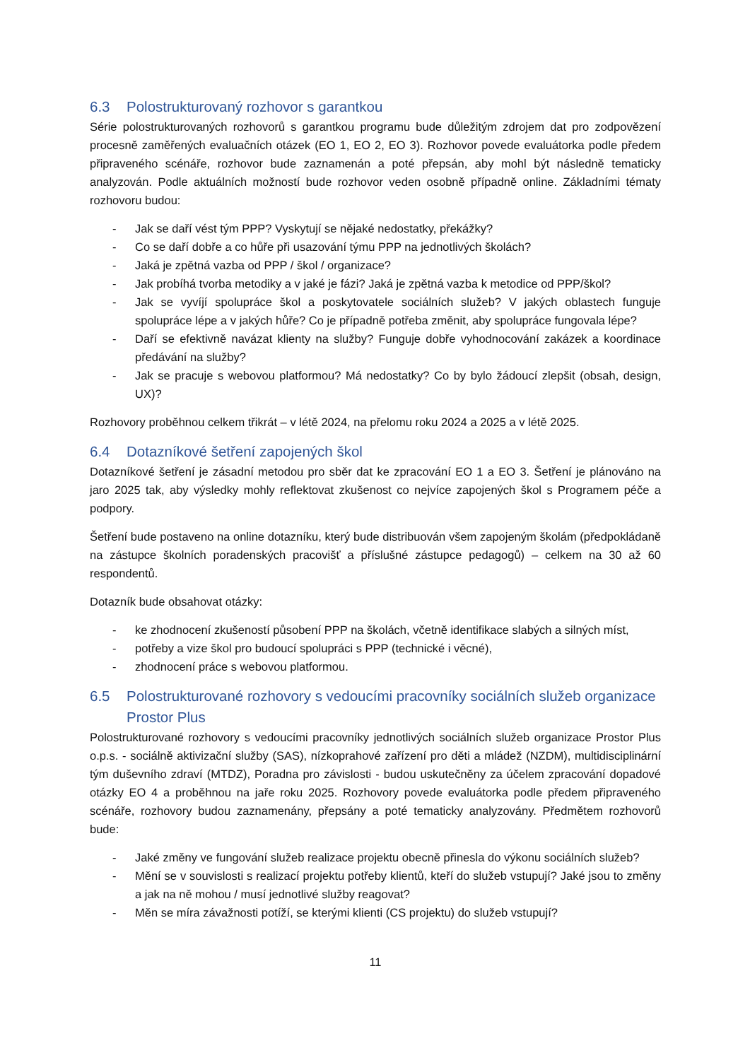6.3 Polostrukturovaný rozhovor s garantkou
Série polostrukturovaných rozhovorů s garantkou programu bude důležitým zdrojem dat pro zodpovězení procesně zaměřených evaluačních otázek (EO 1, EO 2, EO 3). Rozhovor povede evaluátorka podle předem připraveného scénáře, rozhovor bude zaznamenán a poté přepsán, aby mohl být následně tematicky analyzován. Podle aktuálních možností bude rozhovor veden osobně případně online. Základními tématy rozhovoru budou:
- Jak se daří vést tým PPP? Vyskytují se nějaké nedostatky, překážky?
- Co se daří dobře a co hůře při usazování týmu PPP na jednotlivých školách?
- Jaká je zpětná vazba od PPP / škol / organizace?
- Jak probíhá tvorba metodiky a v jaké je fázi? Jaká je zpětná vazba k metodice od PPP/škol?
- Jak se vyvíjí spolupráce škol a poskytovatele sociálních služeb? V jakých oblastech funguje spolupráce lépe a v jakých hůře? Co je případně potřeba změnit, aby spolupráce fungovala lépe?
- Daří se efektivně navázat klienty na služby? Funguje dobře vyhodnocování zakázek a koordinace předávání na služby?
- Jak se pracuje s webovou platformou? Má nedostatky? Co by bylo žádoucí zlepšit (obsah, design, UX)?
Rozhovory proběhnou celkem třikrát – v létě 2024, na přelomu roku 2024 a 2025 a v létě 2025.
6.4 Dotazníkové šetření zapojených škol
Dotazníkové šetření je zásadní metodou pro sběr dat ke zpracování EO 1 a EO 3. Šetření je plánováno na jaro 2025 tak, aby výsledky mohly reflektovat zkušenost co nejvíce zapojených škol s Programem péče a podpory.
Šetření bude postaveno na online dotazníku, který bude distribuován všem zapojeným školám (předpokládaně na zástupce školních poradenských pracovišť a příslušné zástupce pedagogů) – celkem na 30 až 60 respondentů.
Dotazník bude obsahovat otázky:
- ke zhodnocení zkušeností působení PPP na školách, včetně identifikace slabých a silných míst,
- potřeby a vize škol pro budoucí spolupráci s PPP (technické i věcné),
- zhodnocení práce s webovou platformou.
6.5 Polostrukturované rozhovory s vedoucími pracovníky sociálních služeb organizace Prostor Plus
Polostrukturované rozhovory s vedoucími pracovníky jednotlivých sociálních služeb organizace Prostor Plus o.p.s. - sociálně aktivizační služby (SAS), nízkoprahové zařízení pro děti a mládež (NZDM), multidisciplinární tým duševního zdraví (MTDZ), Poradna pro závislosti - budou uskutečněny za účelem zpracování dopadové otázky EO 4 a proběhnou na jaře roku 2025. Rozhovory povede evaluátorka podle předem připraveného scénáře, rozhovory budou zaznamenány, přepsány a poté tematicky analyzovány. Předmětem rozhovorů bude:
- Jaké změny ve fungování služeb realizace projektu obecně přinesla do výkonu sociálních služeb?
- Mění se v souvislosti s realizací projektu potřeby klientů, kteří do služeb vstupují? Jaké jsou to změny a jak na ně mohou / musí jednotlivé služby reagovat?
- Měn se míra závažnosti potíží, se kterými klienti (CS projektu) do služeb vstupují?
11